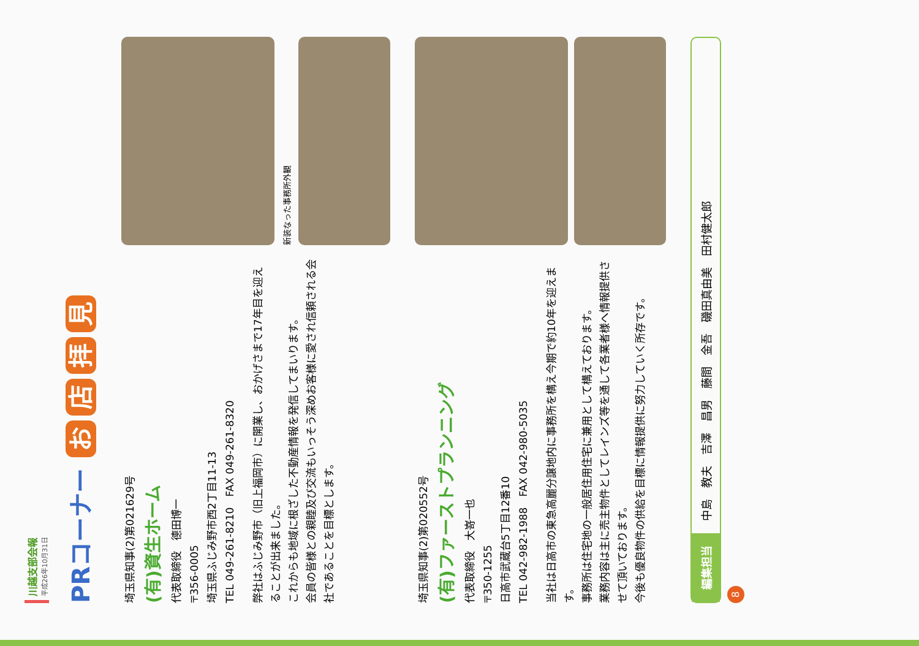川越支部会報
平成26年10月31日
PRコーナー お店拝見
埼玉県知事(2)第021629号
(有)資生ホーム
代表取締役　德田博一
〒356-0005
埼玉県ふじみ野市西2丁目11-13
TEL 049-261-8210　FAX 049-261-8320
弊社はふじみ野市（旧上福岡市）に開業し、おかげさまで17年目を迎えることが出来ました。
これからも地域に根ざした不動産情報を発信してまいります。
会員の皆様との親睦及び交流もいっそう深めお客様に愛され信頼される会社であることを目標とします。
新装なった事務所外観
埼玉県知事(2)第020552号
(有)ファーストプランニング
代表取締役　大嵜一也
〒350-1255
日高市武蔵台5丁目12番10
TEL 042-982-1988　FAX 042-980-5035
当社は日高市の東急高麗分譲地内に事務所を構え今期で約10年を迎えます。
事務所は住宅地の一般居住用住宅に兼用として構えております。
業務内容は主に売主物件としてレインズ等を通して各業者様へ情報提供させて頂いております。
今後も優良物件の供給を目標に情報提供に努力していく所存です。
編集担当
中島　教夫　吉澤　昌男　藤間　金吾　磯田真由美　田村健太郎
8